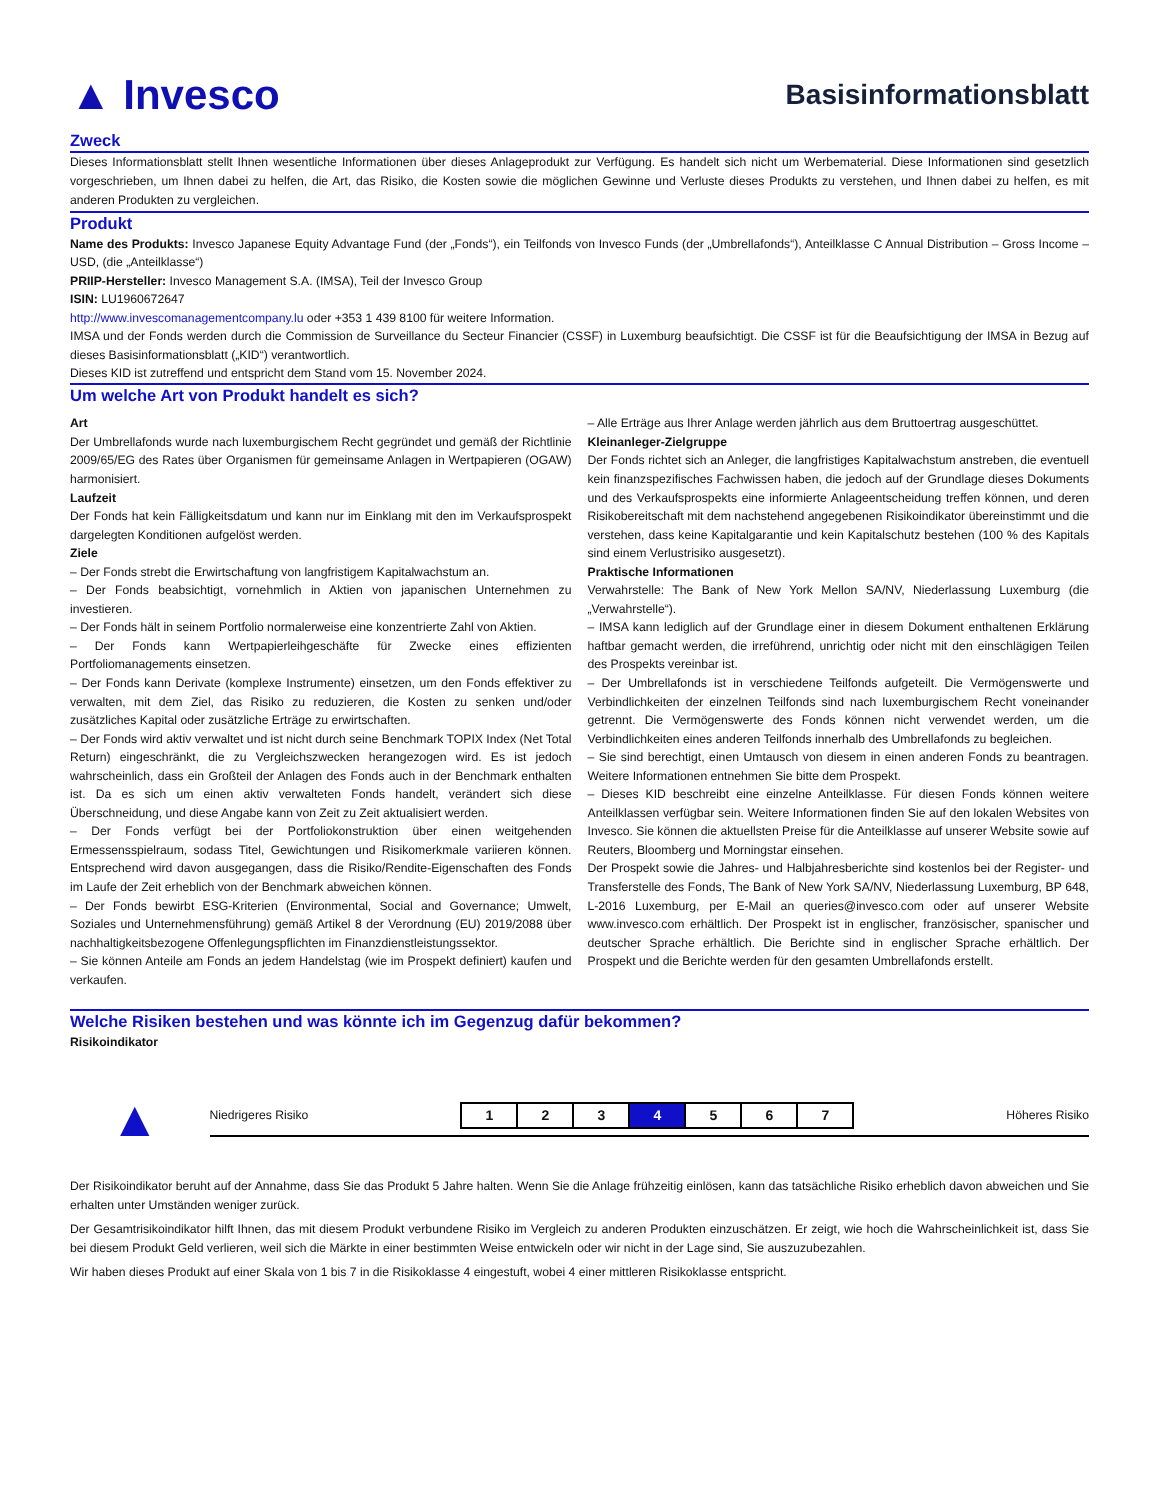▲ Invesco
Basisinformationsblatt
Zweck
Dieses Informationsblatt stellt Ihnen wesentliche Informationen über dieses Anlageprodukt zur Verfügung. Es handelt sich nicht um Werbematerial. Diese Informationen sind gesetzlich vorgeschrieben, um Ihnen dabei zu helfen, die Art, das Risiko, die Kosten sowie die möglichen Gewinne und Verluste dieses Produkts zu verstehen, und Ihnen dabei zu helfen, es mit anderen Produkten zu vergleichen.
Produkt
Name des Produkts: Invesco Japanese Equity Advantage Fund (der „Fonds“), ein Teilfonds von Invesco Funds (der „Umbrellafonds“), Anteilklasse C Annual Distribution – Gross Income – USD, (die „Anteilklasse“)
PRIIP-Hersteller: Invesco Management S.A. (IMSA), Teil der Invesco Group
ISIN: LU1960672647
http://www.invescomanagementcompany.lu oder +353 1 439 8100 für weitere Information.
IMSA und der Fonds werden durch die Commission de Surveillance du Secteur Financier (CSSF) in Luxemburg beaufsichtigt. Die CSSF ist für die Beaufsichtigung der IMSA in Bezug auf dieses Basisinformationsblatt („KID“) verantwortlich.
Dieses KID ist zutreffend und entspricht dem Stand vom 15. November 2024.
Um welche Art von Produkt handelt es sich?
Art
Der Umbrellafonds wurde nach luxemburgischem Recht gegründet und gemäß der Richtlinie 2009/65/EG des Rates über Organismen für gemeinsame Anlagen in Wertpapieren (OGAW) harmonisiert.
Laufzeit
Der Fonds hat kein Fälligkeitsdatum und kann nur im Einklang mit den im Verkaufsprospekt dargelegten Konditionen aufgelöst werden.
Ziele
– Der Fonds strebt die Erwirtschaftung von langfristigem Kapitalwachstum an.
– Der Fonds beabsichtigt, vornehmlich in Aktien von japanischen Unternehmen zu investieren.
– Der Fonds hält in seinem Portfolio normalerweise eine konzentrierte Zahl von Aktien.
– Der Fonds kann Wertpapierleihgeschäfte für Zwecke eines effizienten Portfoliomanagements einsetzen.
– Der Fonds kann Derivate (komplexe Instrumente) einsetzen, um den Fonds effektiver zu verwalten, mit dem Ziel, das Risiko zu reduzieren, die Kosten zu senken und/oder zusätzliches Kapital oder zusätzliche Erträge zu erwirtschaften.
– Der Fonds wird aktiv verwaltet und ist nicht durch seine Benchmark TOPIX Index (Net Total Return) eingeschränkt, die zu Vergleichszwecken herangezogen wird. Es ist jedoch wahrscheinlich, dass ein Großteil der Anlagen des Fonds auch in der Benchmark enthalten ist. Da es sich um einen aktiv verwalteten Fonds handelt, verändert sich diese Überschneidung, und diese Angabe kann von Zeit zu Zeit aktualisiert werden.
– Der Fonds verfügt bei der Portfoliokonstruktion über einen weitgehenden Ermessensspielraum, sodass Titel, Gewichtungen und Risikomerkmale variieren können. Entsprechend wird davon ausgegangen, dass die Risiko/Rendite-Eigenschaften des Fonds im Laufe der Zeit erheblich von der Benchmark abweichen können.
– Der Fonds bewirbt ESG-Kriterien (Environmental, Social and Governance; Umwelt, Soziales und Unternehmensführung) gemäß Artikel 8 der Verordnung (EU) 2019/2088 über nachhaltigkeitsbezogene Offenlegungspflichten im Finanzdienstleistungssektor.
– Sie können Anteile am Fonds an jedem Handelstag (wie im Prospekt definiert) kaufen und verkaufen.
– Alle Erträge aus Ihrer Anlage werden jährlich aus dem Bruttoertrag ausgeschüttet.
Kleinanleger-Zielgruppe
Der Fonds richtet sich an Anleger, die langfristiges Kapitalwachstum anstreben, die eventuell kein finanzspezifisches Fachwissen haben, die jedoch auf der Grundlage dieses Dokuments und des Verkaufsprospekts eine informierte Anlageentscheidung treffen können, und deren Risikobereitschaft mit dem nachstehend angegebenen Risikoindikator übereinstimmt und die verstehen, dass keine Kapitalgarantie und kein Kapitalschutz bestehen (100 % des Kapitals sind einem Verlustrisiko ausgesetzt).
Praktische Informationen
Verwahrstelle: The Bank of New York Mellon SA/NV, Niederlassung Luxemburg (die „Verwahrstelle“).
– IMSA kann lediglich auf der Grundlage einer in diesem Dokument enthaltenen Erklärung haftbar gemacht werden, die irreführend, unrichtig oder nicht mit den einschlägigen Teilen des Prospekts vereinbar ist.
– Der Umbrellafonds ist in verschiedene Teilfonds aufgeteilt. Die Vermögenswerte und Verbindlichkeiten der einzelnen Teilfonds sind nach luxemburgischem Recht voneinander getrennt. Die Vermögenswerte des Fonds können nicht verwendet werden, um die Verbindlichkeiten eines anderen Teilfonds innerhalb des Umbrellafonds zu begleichen.
– Sie sind berechtigt, einen Umtausch von diesem in einen anderen Fonds zu beantragen. Weitere Informationen entnehmen Sie bitte dem Prospekt.
– Dieses KID beschreibt eine einzelne Anteilklasse. Für diesen Fonds können weitere Anteilklassen verfügbar sein. Weitere Informationen finden Sie auf den lokalen Websites von Invesco. Sie können die aktuellsten Preise für die Anteilklasse auf unserer Website sowie auf Reuters, Bloomberg und Morningstar einsehen.
Der Prospekt sowie die Jahres- und Halbjahresberichte sind kostenlos bei der Register- und Transferstelle des Fonds, The Bank of New York SA/NV, Niederlassung Luxemburg, BP 648, L-2016 Luxemburg, per E-Mail an queries@invesco.com oder auf unserer Website www.invesco.com erhältlich. Der Prospekt ist in englischer, französischer, spanischer und deutscher Sprache erhältlich. Die Berichte sind in englischer Sprache erhältlich. Der Prospekt und die Berichte werden für den gesamten Umbrellafonds erstellt.
Welche Risiken bestehen und was könnte ich im Gegenzug dafür bekommen?
Risikoindikator
▲
Niedrigeres Risiko
| 1 | 2 | 3 | 4 | 5 | 6 | 7 |
Höheres Risiko
Der Risikoindikator beruht auf der Annahme, dass Sie das Produkt 5 Jahre halten. Wenn Sie die Anlage frühzeitig einlösen, kann das tatsächliche Risiko erheblich davon abweichen und Sie erhalten unter Umständen weniger zurück.
Der Gesamtrisikoindikator hilft Ihnen, das mit diesem Produkt verbundene Risiko im Vergleich zu anderen Produkten einzuschätzen. Er zeigt, wie hoch die Wahrscheinlichkeit ist, dass Sie bei diesem Produkt Geld verlieren, weil sich die Märkte in einer bestimmten Weise entwickeln oder wir nicht in der Lage sind, Sie auszuzubezahlen.
Wir haben dieses Produkt auf einer Skala von 1 bis 7 in die Risikoklasse 4 eingestuft, wobei 4 einer mittleren Risikoklasse entspricht.